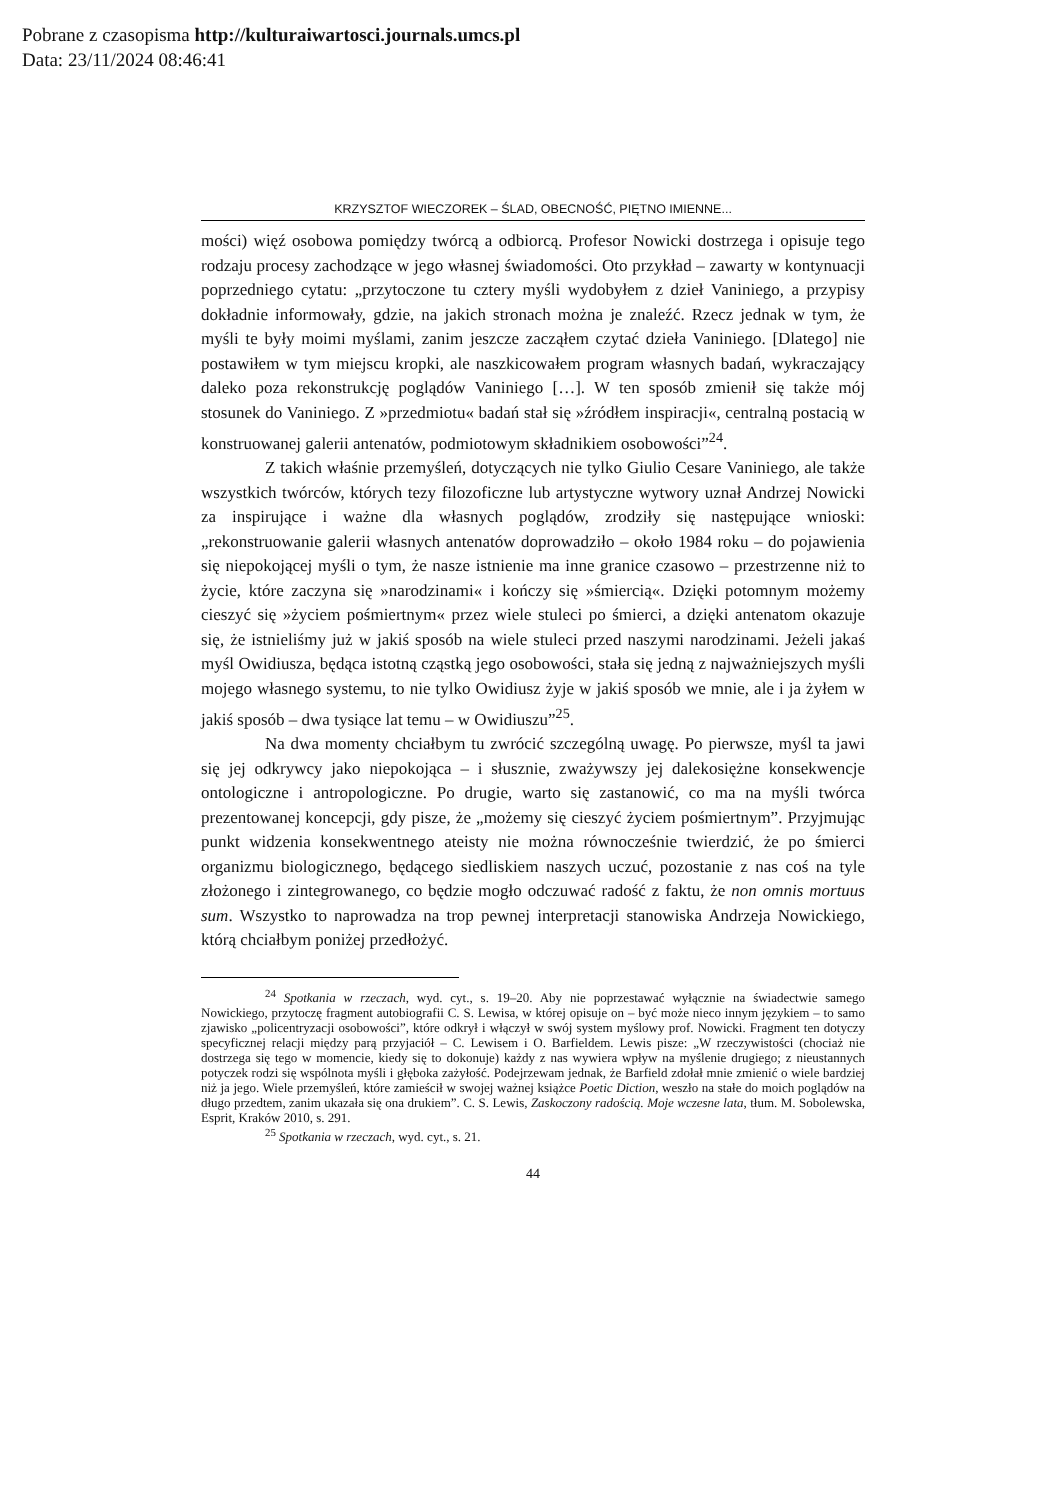Pobrane z czasopisma http://kulturaiwartosci.journals.umcs.pl
Data: 23/11/2024 08:46:41
KRZYSZTOF WIECZOREK – ŚLAD, OBECNOŚĆ, PIĘTNO IMIENNE...
mości) więź osobowa pomiędzy twórcą a odbiorcą. Profesor Nowicki dostrzega i opisuje tego rodzaju procesy zachodzące w jego własnej świadomości. Oto przykład – zawarty w kontynuacji poprzedniego cytatu: „przytoczone tu cztery myśli wydobyłem z dzieł Vaniniego, a przypisy dokładnie informowały, gdzie, na jakich stronach można je znaleźć. Rzecz jednak w tym, że myśli te były moimi myślami, zanim jeszcze zacząłem czytać dzieła Vaniniego. [Dlatego] nie postawiłem w tym miejscu kropki, ale naszkicowałem program własnych badań, wykraczający daleko poza rekonstrukcję poglądów Vaniniego […]. W ten sposób zmienił się także mój stosunek do Vaniniego. Z »przedmiotu« badań stał się »źródłem inspiracji«, centralną postacią w konstruowanej galerii antenatów, podmiotowym składnikiem osobowości”<sup>24</sup>.
Z takich właśnie przemyśleń, dotyczących nie tylko Giulio Cesare Vaniniego, ale także wszystkich twórców, których tezy filozoficzne lub artystyczne wytwory uznał Andrzej Nowicki za inspirujące i ważne dla własnych poglądów, zrodziły się następujące wnioski: „rekonstruowanie galerii własnych antenatów doprowadziło – około 1984 roku – do pojawienia się niepokojącej myśli o tym, że nasze istnienie ma inne granice czasowo – przestrzenne niż to życie, które zaczyna się »narodzinami« i kończy się »śmiercią«. Dzięki potomnym możemy cieszyć się »życiem pośmiertnym« przez wiele stuleci po śmierci, a dzięki antenatom okazuje się, że istnieliśmy już w jakiś sposób na wiele stuleci przed naszymi narodzinami. Jeżeli jakaś myśl Owidiusza, będąca istotną cząstką jego osobowości, stała się jedną z najważniejszych myśli mojego własnego systemu, to nie tylko Owidiusz żyje w jakiś sposób we mnie, ale i ja żyłem w jakiś sposób – dwa tysiące lat temu – w Owidiuszu”<sup>25</sup>.
Na dwa momenty chciałbym tu zwrócić szczególną uwagę. Po pierwsze, myśl ta jawi się jej odkrywcy jako niepokojąca – i słusznie, zważywszy jej dalekosiężne konsekwencje ontologiczne i antropologiczne. Po drugie, warto się zastanowić, co ma na myśli twórca prezentowanej koncepcji, gdy pisze, że „możemy się cieszyć życiem pośmiertnym”. Przyjmując punkt widzenia konsekwentnego ateisty nie można równocześnie twierdzić, że po śmierci organizmu biologicznego, będącego siedliskiem naszych uczuć, pozostanie z nas coś na tyle złożonego i zintegrowanego, co będzie mogło odczuwać radość z faktu, że non omnis mortuus sum. Wszystko to naprowadza na trop pewnej interpretacji stanowiska Andrzeja Nowickiego, którą chciałbym poniżej przedłożyć.
<sup>24</sup> Spotkania w rzeczach, wyd. cyt., s. 19–20. Aby nie poprzestawać wyłącznie na świadectwie samego Nowickiego, przytoczę fragment autobiografii C. S. Lewisa, w której opisuje on – być może nieco innym językiem – to samo zjawisko „policentryzacji osobowości”, które odkrył i włączył w swój system myślowy prof. Nowicki. Fragment ten dotyczy specyficznej relacji między parą przyjaciół – C. Lewisem i O. Barfieldem. Lewis pisze: „W rzeczywistości (chociaż nie dostrzega się tego w momencie, kiedy się to dokonuje) każdy z nas wywiera wpływ na myślenie drugiego; z nieustannych potyczek rodzi się wspólnota myśli i głęboka zażyłość. Podejrzewam jednak, że Barfield zdołał mnie zmienić o wiele bardziej niż ja jego. Wiele przemyśleń, które zamieścił w swojej ważnej książce Poetic Diction, weszło na stałe do moich poglądów na długo przedtem, zanim ukazała się ona drukiem”. C. S. Lewis, Zaskoczony radością. Moje wczesne lata, tłum. M. Sobolewska, Esprit, Kraków 2010, s. 291.
<sup>25</sup> Spotkania w rzeczach, wyd. cyt., s. 21.
44